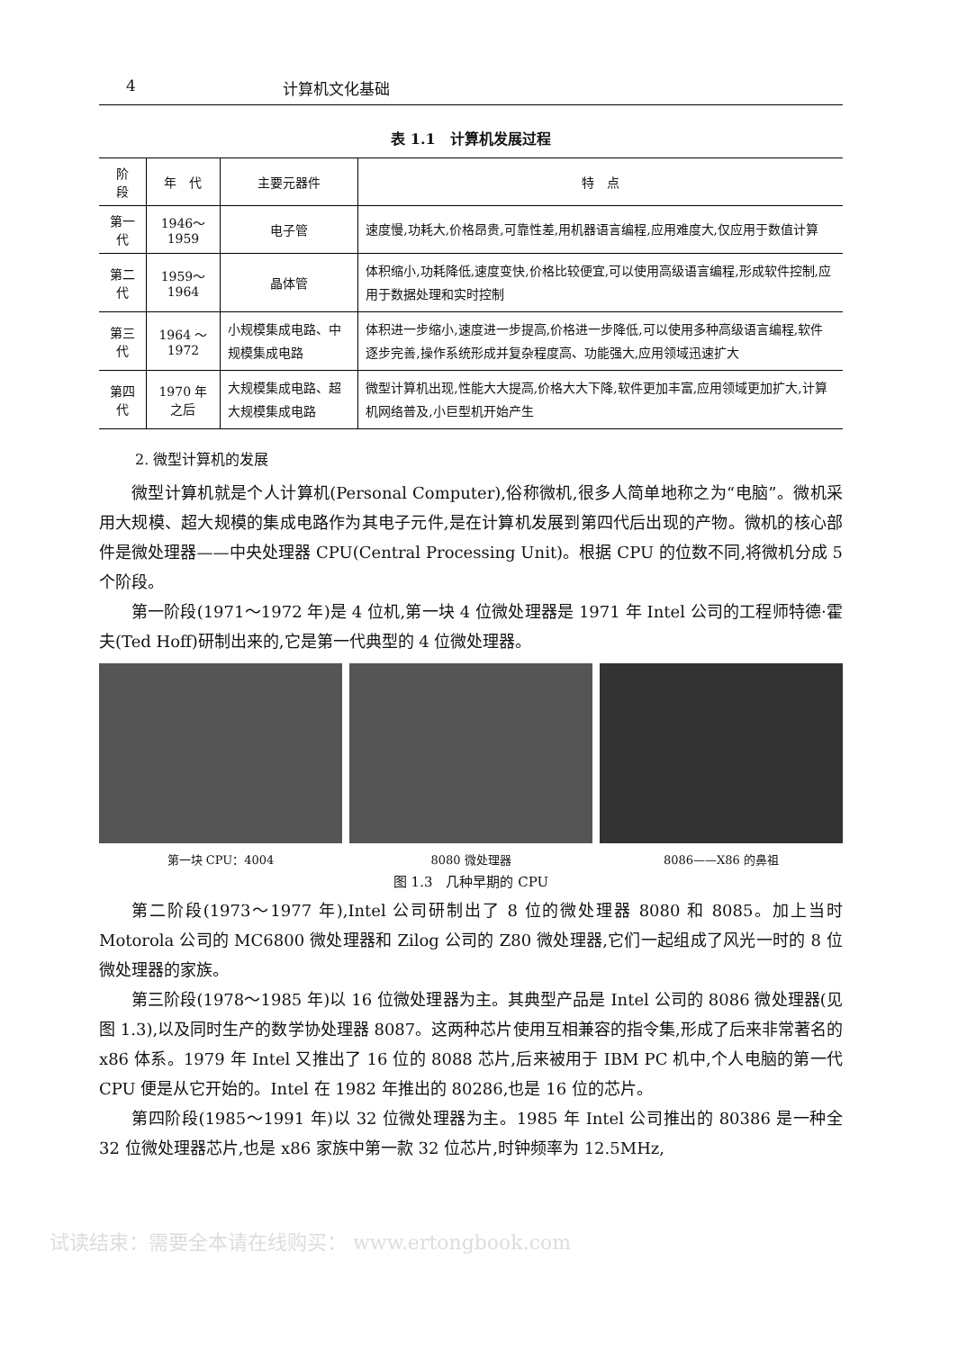4 计算机文化基础
表 1.1　计算机发展过程
| 阶 段 | 年 代 | 主要元器件 | 特 点 |
| --- | --- | --- | --- |
| 第一代 | 1946～1959 | 电子管 | 速度慢,功耗大,价格昂贵,可靠性差,用机器语言编程,应用难度大,仅应用于数值计算 |
| 第二代 | 1959～1964 | 晶体管 | 体积缩小,功耗降低,速度变快,价格比较便宜,可以使用高级语言编程,形成软件控制,应用于数据处理和实时控制 |
| 第三代 | 1964 ～1972 | 小规模集成电路、中规模集成电路 | 体积进一步缩小,速度进一步提高,价格进一步降低,可以使用多种高级语言编程,软件逐步完善,操作系统形成并复杂程度高、功能强大,应用领域迅速扩大 |
| 第四代 | 1970 年之后 | 大规模集成电路、超大规模集成电路 | 微型计算机出现,性能大大提高,价格大大下降,软件更加丰富,应用领域更加扩大,计算机网络普及,小巨型机开始产生 |
2. 微型计算机的发展
微型计算机就是个人计算机(Personal Computer),俗称微机,很多人简单地称之为“电脑”。微机采用大规模、超大规模的集成电路作为其电子元件,是在计算机发展到第四代后出现的产物。微机的核心部件是微处理器——中央处理器 CPU(Central Processing Unit)。根据 CPU 的位数不同,将微机分成 5 个阶段。
第一阶段(1971～1972 年)是 4 位机,第一块 4 位微处理器是 1971 年 Intel 公司的工程师特德·霍夫(Ted Hoff)研制出来的,它是第一代典型的 4 位微处理器。
第一块 CPU：4004 8080 微处理器 8086——X86 的鼻祖
图 1.3　几种早期的 CPU
第二阶段(1973～1977 年),Intel 公司研制出了 8 位的微处理器 8080 和 8085。加上当时 Motorola 公司的 MC6800 微处理器和 Zilog 公司的 Z80 微处理器,它们一起组成了风光一时的 8 位微处理器的家族。
第三阶段(1978～1985 年)以 16 位微处理器为主。其典型产品是 Intel 公司的 8086 微处理器(见图 1.3),以及同时生产的数学协处理器 8087。这两种芯片使用互相兼容的指令集,形成了后来非常著名的 x86 体系。1979 年 Intel 又推出了 16 位的 8088 芯片,后来被用于 IBM PC 机中,个人电脑的第一代 CPU 便是从它开始的。Intel 在 1982 年推出的 80286,也是 16 位的芯片。
第四阶段(1985～1991 年)以 32 位微处理器为主。1985 年 Intel 公司推出的 80386 是一种全 32 位微处理器芯片,也是 x86 家族中第一款 32 位芯片,时钟频率为 12.5MHz,
试读结束：需要全本请在线购买： www.ertongbook.com